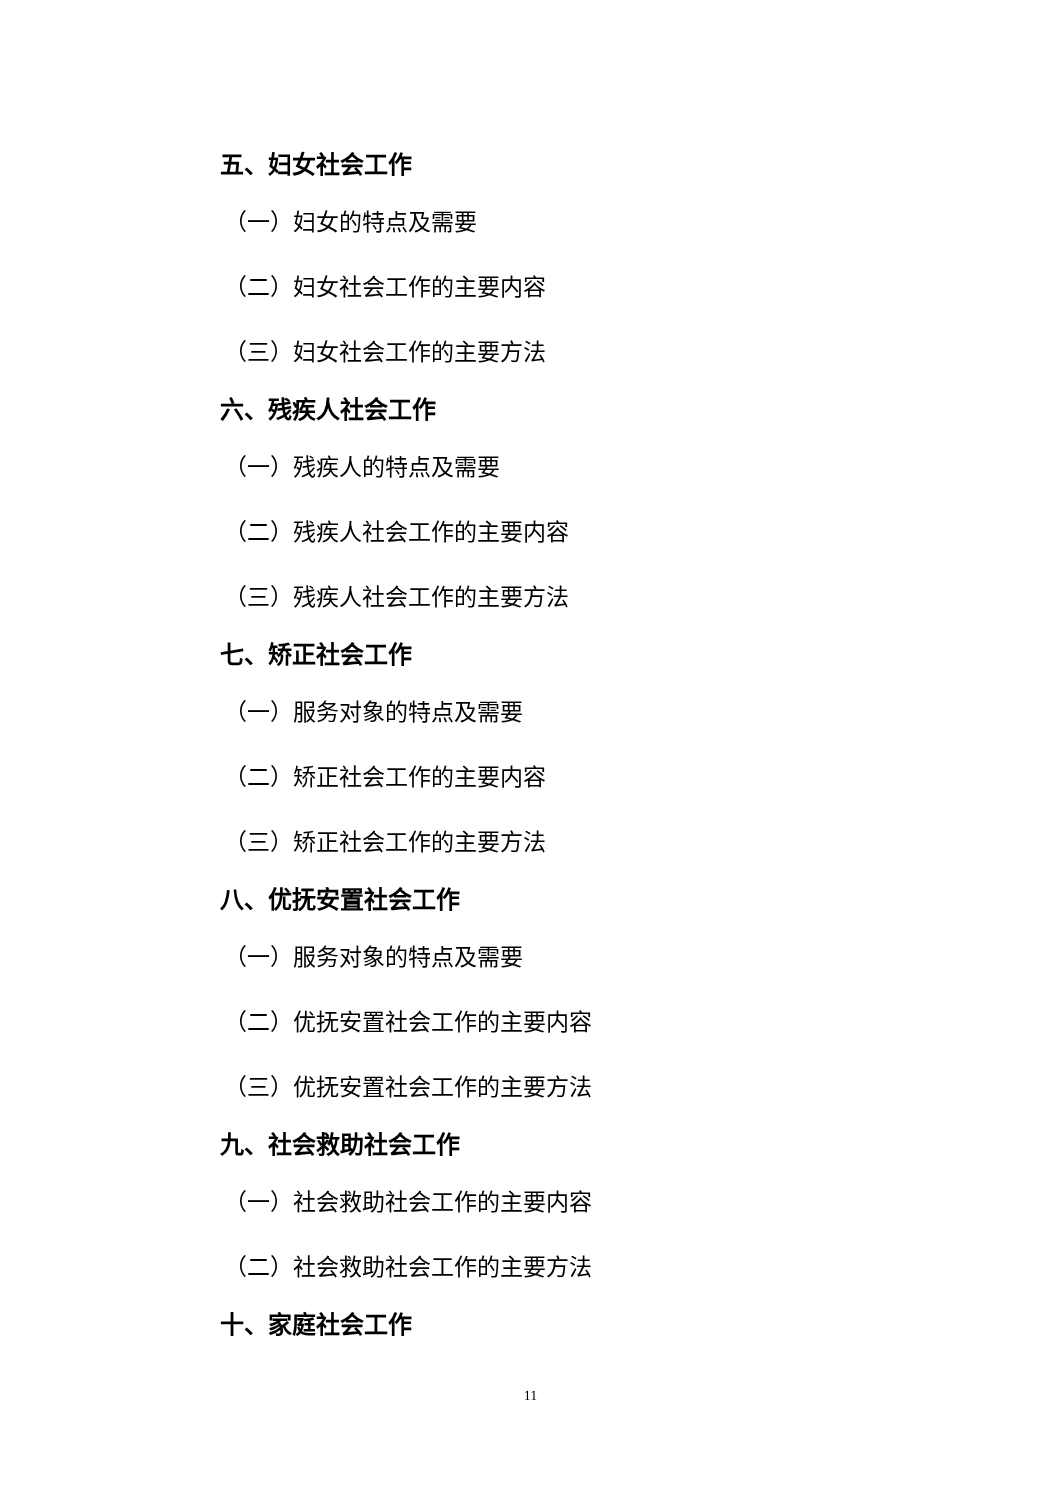五、妇女社会工作
（一）妇女的特点及需要
（二）妇女社会工作的主要内容
（三）妇女社会工作的主要方法
六、残疾人社会工作
（一）残疾人的特点及需要
（二）残疾人社会工作的主要内容
（三）残疾人社会工作的主要方法
七、矫正社会工作
（一）服务对象的特点及需要
（二）矫正社会工作的主要内容
（三）矫正社会工作的主要方法
八、优抚安置社会工作
（一）服务对象的特点及需要
（二）优抚安置社会工作的主要内容
（三）优抚安置社会工作的主要方法
九、社会救助社会工作
（一）社会救助社会工作的主要内容
（二）社会救助社会工作的主要方法
十、家庭社会工作
11